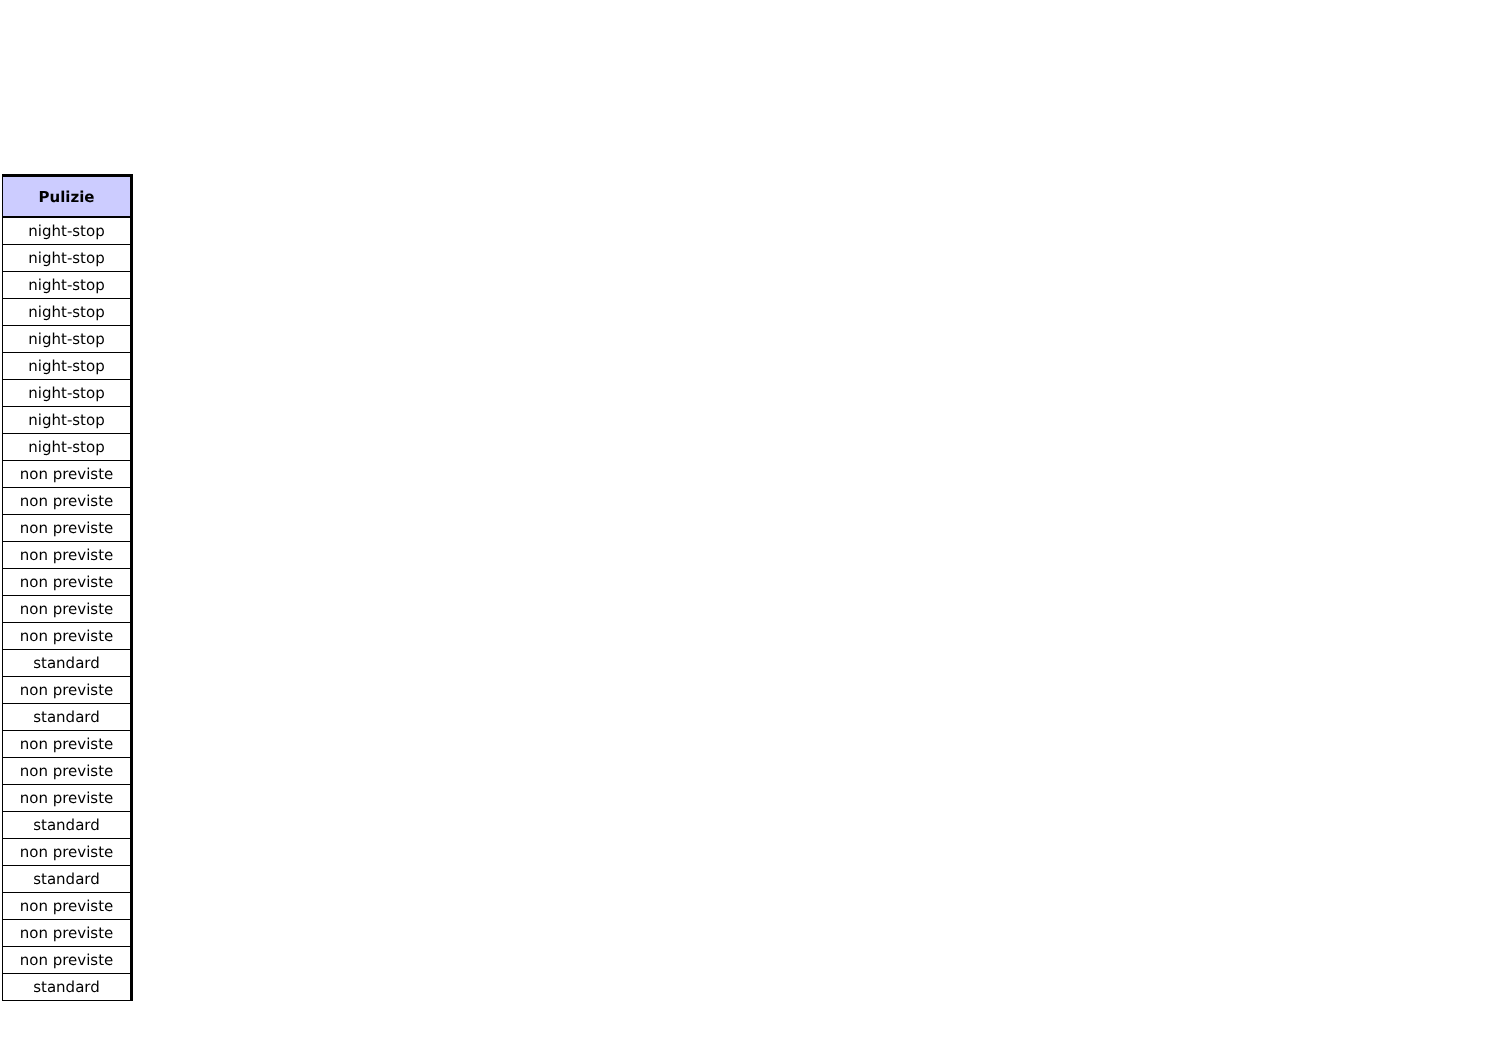| Pulizie |
| --- |
| night-stop |
| night-stop |
| night-stop |
| night-stop |
| night-stop |
| night-stop |
| night-stop |
| night-stop |
| night-stop |
| non previste |
| non previste |
| non previste |
| non previste |
| non previste |
| non previste |
| non previste |
| standard |
| non previste |
| standard |
| non previste |
| non previste |
| non previste |
| standard |
| non previste |
| standard |
| non previste |
| non previste |
| non previste |
| standard |